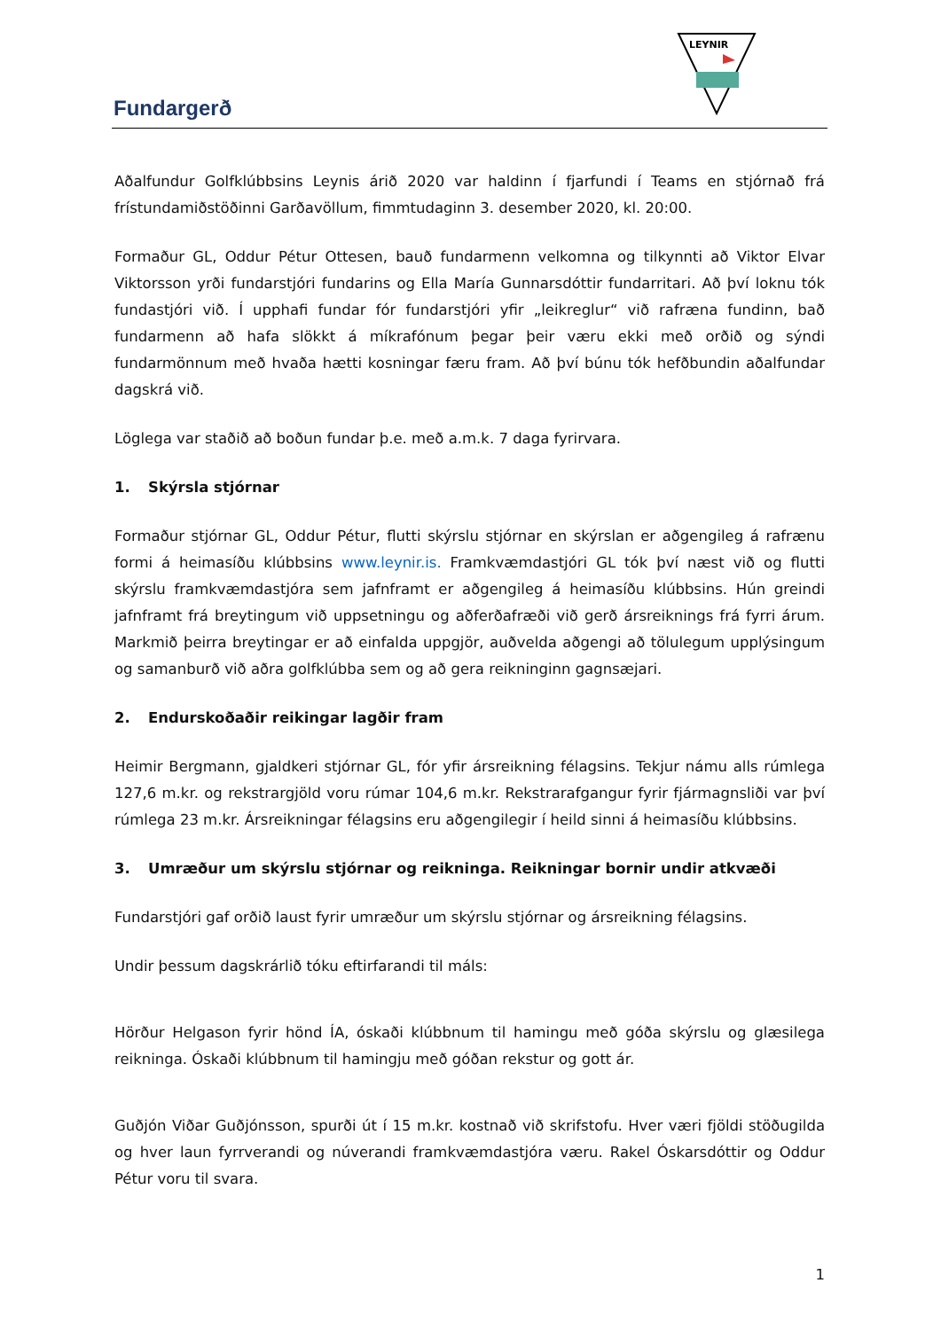Fundargerð
LEYNIR
Aðalfundur Golfklúbbsins Leynis árið 2020 var haldinn í fjarfundi í Teams en stjórnað frá frístundamiðstöðinni Garðavöllum, fimmtudaginn 3. desember 2020, kl. 20:00.
Formaður GL, Oddur Pétur Ottesen, bauð fundarmenn velkomna og tilkynnti að Viktor Elvar Viktorsson yrði fundarstjóri fundarins og Ella María Gunnarsdóttir fundarritari. Að því loknu tók fundastjóri við. Í upphafi fundar fór fundarstjóri yfir „leikreglur“ við rafræna fundinn, bað fundarmenn að hafa slökkt á míkrafónum þegar þeir væru ekki með orðið og sýndi fundarmönnum með hvaða hætti kosningar færu fram. Að því búnu tók hefðbundin aðalfundar dagskrá við.
Löglega var staðið að boðun fundar þ.e. með a.m.k. 7 daga fyrirvara.
1. Skýrsla stjórnar
Formaður stjórnar GL, Oddur Pétur, flutti skýrslu stjórnar en skýrslan er aðgengileg á rafrænu formi á heimasíðu klúbbsins www.leynir.is. Framkvæmdastjóri GL tók því næst við og flutti skýrslu framkvæmdastjóra sem jafnframt er aðgengileg á heimasíðu klúbbsins. Hún greindi jafnframt frá breytingum við uppsetningu og aðferðafræði við gerð ársreiknings frá fyrri árum. Markmið þeirra breytingar er að einfalda uppgjör, auðvelda aðgengi að tölulegum upplýsingum og samanburð við aðra golfklúbba sem og að gera reikninginn gagnsæjari.
2. Endurskoðaðir reikingar lagðir fram
Heimir Bergmann, gjaldkeri stjórnar GL, fór yfir ársreikning félagsins. Tekjur námu alls rúmlega 127,6 m.kr. og rekstrargjöld voru rúmar 104,6 m.kr. Rekstrarafgangur fyrir fjármagnsliði var því rúmlega 23 m.kr. Ársreikningar félagsins eru aðgengilegir í heild sinni á heimasíðu klúbbsins.
3. Umræður um skýrslu stjórnar og reikninga. Reikningar bornir undir atkvæði
Fundarstjóri gaf orðið laust fyrir umræður um skýrslu stjórnar og ársreikning félagsins.
Undir þessum dagskrárlið tóku eftirfarandi til máls:
Hörður Helgason fyrir hönd ÍA, óskaði klúbbnum til hamingu með góða skýrslu og glæsilega reikninga. Óskaði klúbbnum til hamingju með góðan rekstur og gott ár.
Guðjón Viðar Guðjónsson, spurði út í 15 m.kr. kostnað við skrifstofu. Hver væri fjöldi stöðugilda og hver laun fyrrverandi og núverandi framkvæmdastjóra væru. Rakel Óskarsdóttir og Oddur Pétur voru til svara.
1